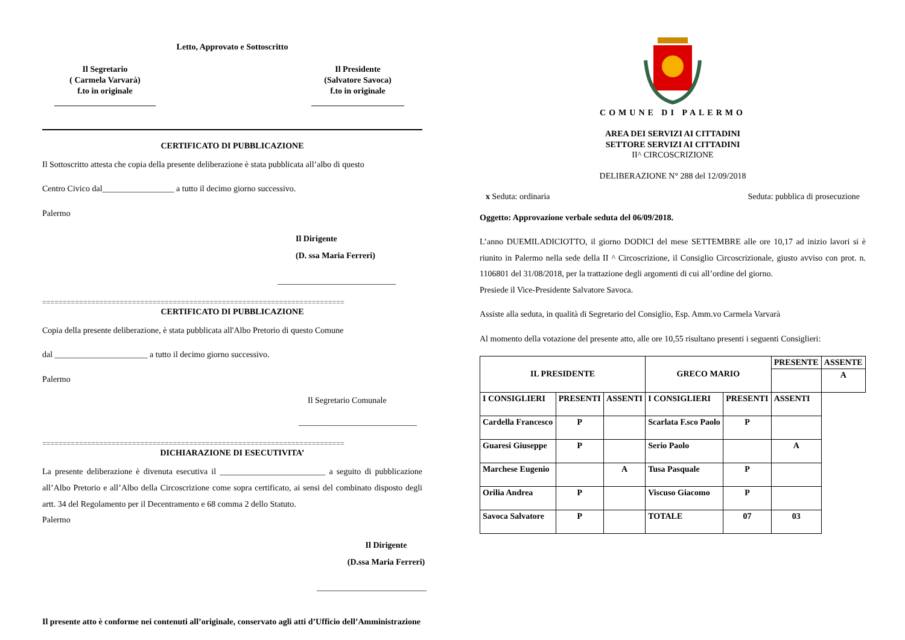Letto, Approvato e Sottoscritto
Il Segretario
( Carmela Varvarà)
f.to in originale
________________________
Il Presidente
(Salvatore Savoca)
f.to in originale
______________________
CERTIFICATO DI PUBBLICAZIONE
Il Sottoscritto attesta che copia della presente deliberazione è stata pubblicata all’albo di questo
Centro Civico dal_________________ a tutto il decimo giorno successivo.
Palermo
Il Dirigente
(D. ssa Maria Ferreri)
____________________________
==========================================================================
CERTIFICATO DI PUBBLICAZIONE
Copia della presente deliberazione, è stata pubblicata all'Albo Pretorio di questo Comune
dal ______________________ a tutto il decimo giorno successivo.
Palermo
Il Segretario Comunale
____________________________
==========================================================================
DICHIARAZIONE DI ESECUTIVITA’
La presente deliberazione è divenuta esecutiva il _________________________ a seguito di pubblicazione all’Albo Pretorio e all’Albo della Circoscrizione come sopra certificato, ai sensi del combinato disposto degli artt. 34 del Regolamento per il Decentramento e 68 comma 2 dello Statuto.
Palermo
Il Dirigente
(D.ssa Maria Ferreri)
__________________________
Il presente atto è conforme nei contenuti all’originale, conservato agli atti d’Ufficio dell’Amministrazione
COMUNE DI PALERMO
AREA DEI SERVIZI AI CITTADINI
SETTORE SERVIZI AI CITTADINI
II^ CIRCOSCRIZIONE
DELIBERAZIONE N° 288 del 12/09/2018
x Seduta: ordinaria Seduta: pubblica di prosecuzione
Oggetto: Approvazione verbale seduta del 06/09/2018.
L’anno DUEMILADICIOTTO, il giorno DODICI del mese SETTEMBRE alle ore 10,17 ad inizio lavori si è riunito in Palermo nella sede della II ^ Circoscrizione, il Consiglio Circoscrizionale, giusto avviso con prot. n. 1106801 del 31/08/2018, per la trattazione degli argomenti di cui all’ordine del giorno.
Presiede il Vice-Presidente Salvatore Savoca.
Assiste alla seduta, in qualità di Segretario del Consiglio, Esp. Amm.vo Carmela Varvarà
Al momento della votazione del presente atto, alle ore 10,55 risultano presenti i seguenti Consiglieri:
| IL PRESIDENTE | | | GRECO MARIO | | PRESENTE | ASSENTE |
| | | | | | | A |
| I CONSIGLIERI | PRESENTI | ASSENTI | I CONSIGLIERI | PRESENTI | ASSENTI | |
| Cardella Francesco | P | | Scarlata F.sco Paolo | P | | |
| Guaresi Giuseppe | P | | Serio Paolo | | A | |
| Marchese Eugenio | | A | Tusa Pasquale | P | | |
| Orilia Andrea | P | | Viscuso Giacomo | P | | |
| Savoca Salvatore | P | | TOTALE | 07 | 03 | |